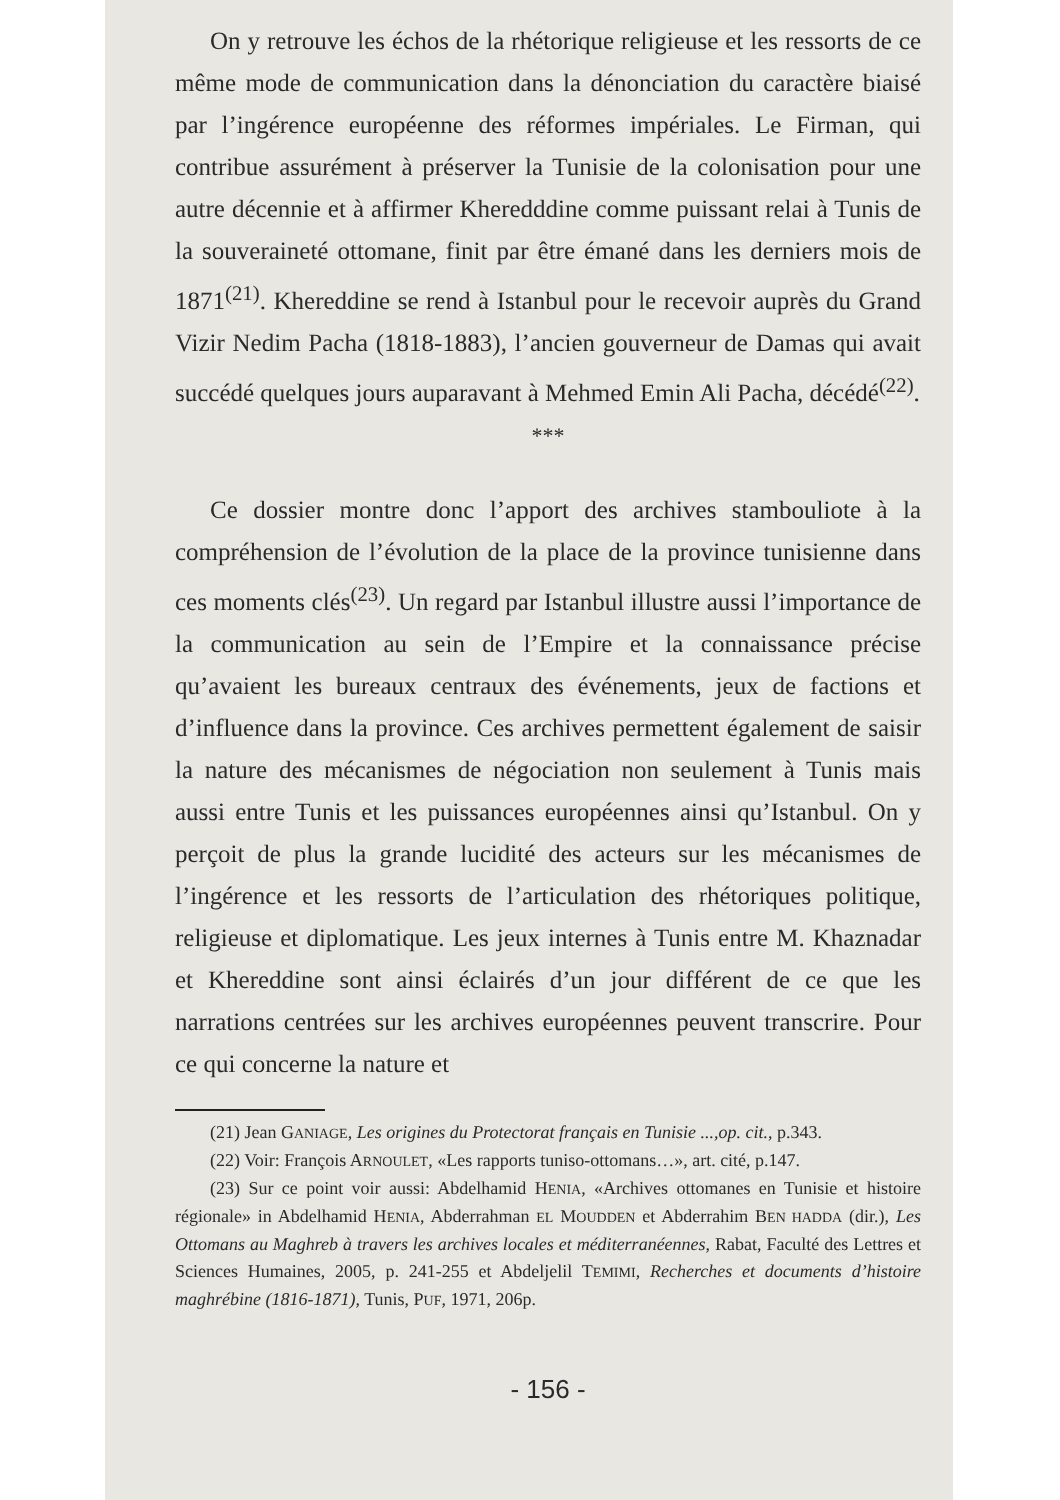On y retrouve les échos de la rhétorique religieuse et les ressorts de ce même mode de communication dans la dénonciation du caractère biaisé par l’ingérence européenne des réformes impériales. Le Firman, qui contribue assurément à préserver la Tunisie de la colonisation pour une autre décennie et à affirmer Kheredddine comme puissant relai à Tunis de la souveraineté ottomane, finit par être émané dans les derniers mois de 1871<sup>(21)</sup>. Khereddine se rend à Istanbul pour le recevoir auprès du Grand Vizir Nedim Pacha (1818-1883), l’ancien gouverneur de Damas qui avait succédé quelques jours auparavant à Mehmed Emin Ali Pacha, décédé<sup>(22)</sup>.
***
Ce dossier montre donc l’apport des archives stambouliote à la compréhension de l’évolution de la place de la province tunisienne dans ces moments clés<sup>(23)</sup>. Un regard par Istanbul illustre aussi l’importance de la communication au sein de l’Empire et la connaissance précise qu’avaient les bureaux centraux des événements, jeux de factions et d’influence dans la province. Ces archives permettent également de saisir la nature des mécanismes de négociation non seulement à Tunis mais aussi entre Tunis et les puissances européennes ainsi qu’Istanbul. On y perçoit de plus la grande lucidité des acteurs sur les mécanismes de l’ingérence et les ressorts de l’articulation des rhétoriques politique, religieuse et diplomatique. Les jeux internes à Tunis entre M. Khaznadar et Khereddine sont ainsi éclairés d’un jour différent de ce que les narrations centrées sur les archives européennes peuvent transcrire. Pour ce qui concerne la nature et
(21) Jean GANIAGE, Les origines du Protectorat français en Tunisie ...,op. cit., p.343.
(22) Voir: François ARNOULET, «Les rapports tuniso-ottomans…», art. cité, p.147.
(23) Sur ce point voir aussi: Abdelhamid HENIA, «Archives ottomanes en Tunisie et histoire régionale» in Abdelhamid HENIA, Abderrahman EL MOUDDEN et Abderrahim BEN HADDA (dir.), Les Ottomans au Maghreb à travers les archives locales et méditerranéennes, Rabat, Faculté des Lettres et Sciences Humaines, 2005, p. 241-255 et Abdeljelil TEMIMI, Recherches et documents d’histoire maghrébine (1816-1871), Tunis, PUF, 1971, 206p.
- 156 -